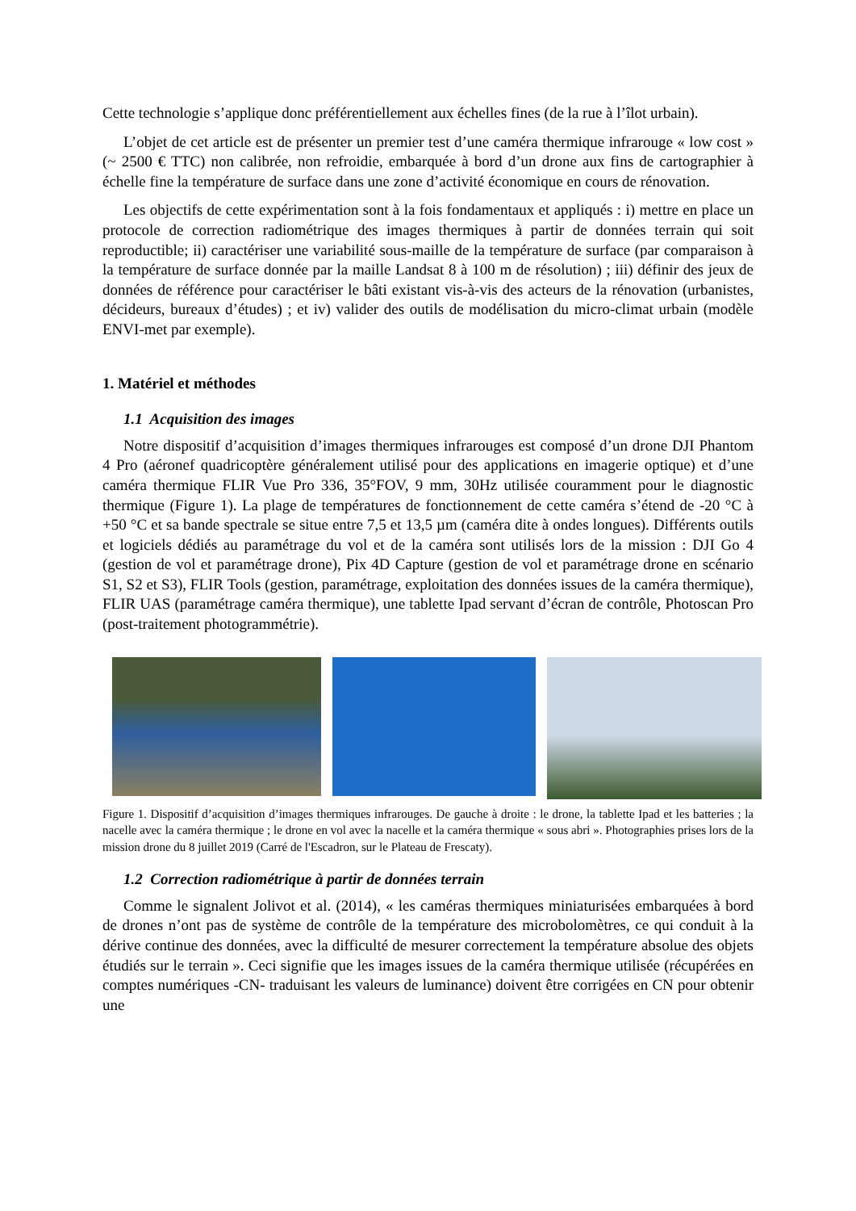Cette technologie s’applique donc préférentiellement aux échelles fines (de la rue à l’îlot urbain).
L’objet de cet article est de présenter un premier test d’une caméra thermique infrarouge « low cost » (~ 2500 € TTC) non calibrée, non refroidie, embarquée à bord d’un drone aux fins de cartographier à échelle fine la température de surface dans une zone d’activité économique en cours de rénovation.
Les objectifs de cette expérimentation sont à la fois fondamentaux et appliqués : i) mettre en place un protocole de correction radiométrique des images thermiques à partir de données terrain qui soit reproductible; ii) caractériser une variabilité sous-maille de la température de surface (par comparaison à la température de surface donnée par la maille Landsat 8 à 100 m de résolution) ; iii) définir des jeux de données de référence pour caractériser le bâti existant vis-à-vis des acteurs de la rénovation (urbanistes, décideurs, bureaux d’études) ; et iv) valider des outils de modélisation du micro-climat urbain (modèle ENVI-met par exemple).
1. Matériel et méthodes
1.1 Acquisition des images
Notre dispositif d’acquisition d’images thermiques infrarouges est composé d’un drone DJI Phantom 4 Pro (aéronef quadricoptère généralement utilisé pour des applications en imagerie optique) et d’une caméra thermique FLIR Vue Pro 336, 35°FOV, 9 mm, 30Hz utilisée couramment pour le diagnostic thermique (Figure 1). La plage de températures de fonctionnement de cette caméra s’étend de -20 °C à +50 °C et sa bande spectrale se situe entre 7,5 et 13,5 µm (caméra dite à ondes longues). Différents outils et logiciels dédiés au paramétrage du vol et de la caméra sont utilisés lors de la mission : DJI Go 4 (gestion de vol et paramétrage drone), Pix 4D Capture (gestion de vol et paramétrage drone en scénario S1, S2 et S3), FLIR Tools (gestion, paramétrage, exploitation des données issues de la caméra thermique), FLIR UAS (paramétrage caméra thermique), une tablette Ipad servant d’écran de contrôle, Photoscan Pro (post-traitement photogrammétrie).
Figure 1. Dispositif d’acquisition d’images thermiques infrarouges. De gauche à droite : le drone, la tablette Ipad et les batteries ; la nacelle avec la caméra thermique ; le drone en vol avec la nacelle et la caméra thermique « sous abri ». Photographies prises lors de la mission drone du 8 juillet 2019 (Carré de l'Escadron, sur le Plateau de Frescaty).
1.2 Correction radiométrique à partir de données terrain
Comme le signalent Jolivot et al. (2014), « les caméras thermiques miniaturisées embarquées à bord de drones n’ont pas de système de contrôle de la température des microbolomètres, ce qui conduit à la dérive continue des données, avec la difficulté de mesurer correctement la température absolue des objets étudiés sur le terrain ». Ceci signifie que les images issues de la caméra thermique utilisée (récupérées en comptes numériques -CN- traduisant les valeurs de luminance) doivent être corrigées en CN pour obtenir une